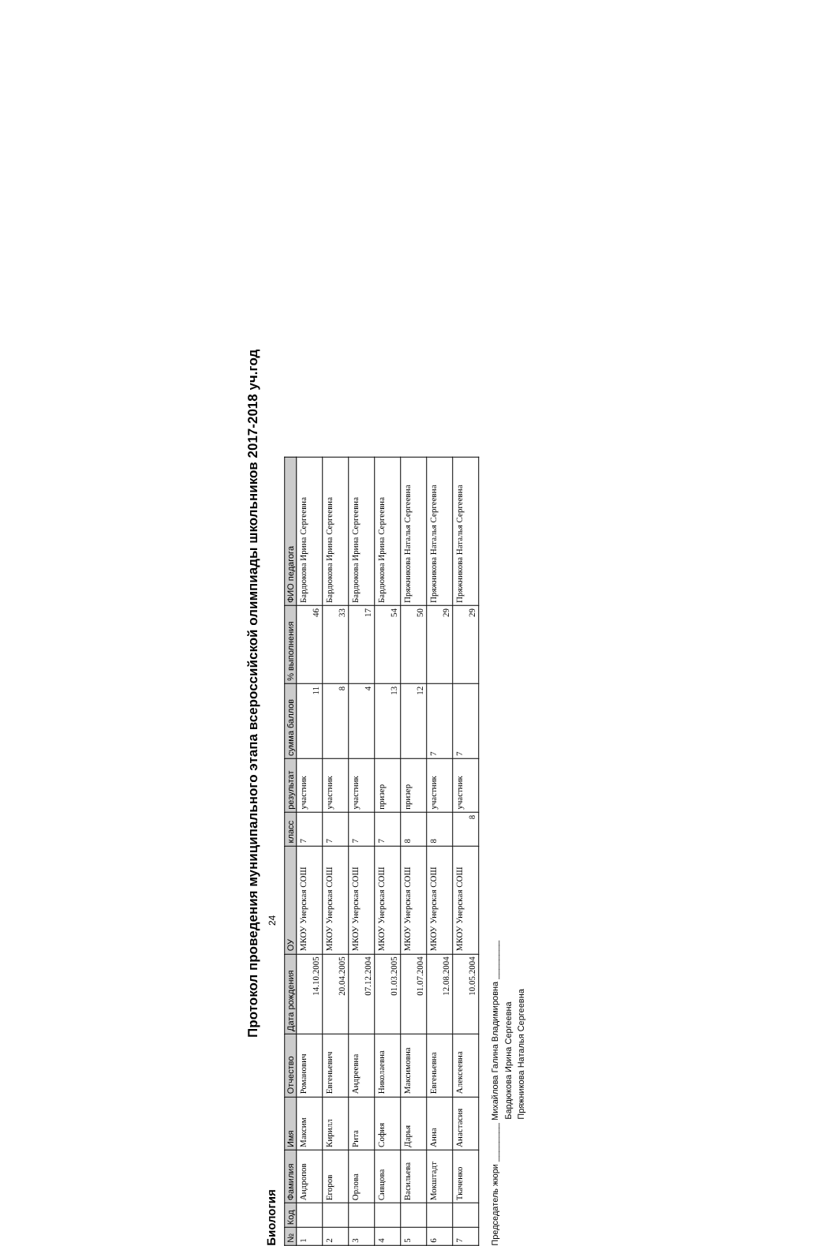Протокол проведения муниципального этапа всероссийской олимпиады школьников 2017-2018 уч.год
Биология 24
| № | Код | Фамилия | Имя | Отчество | Дата рождения | ОУ | класс | результат | сумма баллов | % выполнения | ФИО педагога |
| --- | --- | --- | --- | --- | --- | --- | --- | --- | --- | --- | --- |
| 1 | | Андропов | Максим | Романович | 14.10.2005 | МКОУ Унерская СОШ | 7 | участник | 11 | 46 | Бардюкова Ирина Сергеевна |
| 2 | | Егоров | Кирилл | Евгеньевич | 20.04.2005 | МКОУ Унерская СОШ | 7 | участник | 8 | 33 | Бардюкова Ирина Сергеевна |
| 3 | | Орлова | Рита | Андреевна | 07.12.2004 | МКОУ Унерская СОШ | 7 | участник | 4 | 17 | Бардюкова Ирина Сергеевна |
| 4 | | Сивцова | София | Николаевна | 01.03.2005 | МКОУ Унерская СОШ | 7 | призер | 13 | 54 | Бардюкова Ирина Сергеевна |
| 5 | | Васильева | Дарья | Максимовна | 01.07.2004 | МКОУ Унерская СОШ | 8 | призер | 12 | 50 | Пряжникова Наталья Сергеевна |
| 6 | | Мокштадт | Анна | Евгеньевна | 12.08.2004 | МКОУ Унерская СОШ | 8 | участник | 7 | 29 | Пряжникова Наталья Сергеевна |
| 7 | | Ткаченко | Анастасия | Алексеевна | 10.05.2004 | МКОУ Унерская СОШ | 8 | участник | 7 | 29 | Пряжникова Наталья Сергеевна |
Председатель жюри ________ Михайлова Галина Владимировна ________
Бардюкова Ирина Сергеевна
Пряжникова Наталья Сергеевна